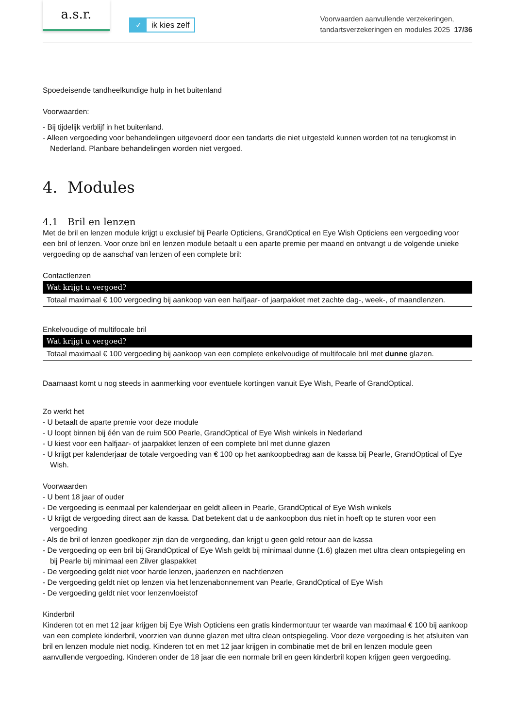a.s.r.
✓ ik kies zelf
Voorwaarden aanvullende verzekeringen,
tandartsverzekeringen en modules 2025 17/36
Spoedeisende tandheelkundige hulp in het buitenland
Voorwaarden:
- Bij tijdelijk verblijf in het buitenland.
- Alleen vergoeding voor behandelingen uitgevoerd door een tandarts die niet uitgesteld kunnen worden tot na terugkomst in Nederland. Planbare behandelingen worden niet vergoed.
4. Modules
4.1 Bril en lenzen
Met de bril en lenzen module krijgt u exclusief bij Pearle Opticiens, GrandOptical en Eye Wish Opticiens een vergoeding voor een bril of lenzen. Voor onze bril en lenzen module betaalt u een aparte premie per maand en ontvangt u de volgende unieke vergoeding op de aanschaf van lenzen of een complete bril:
Contactlenzen
| Wat krijgt u vergoed? |
| --- |
| Totaal maximaal € 100 vergoeding bij aankoop van een halfjaar- of jaarpakket met zachte dag-, week-, of maandlenzen. |
Enkelvoudige of multifocale bril
| Wat krijgt u vergoed? |
| --- |
| Totaal maximaal € 100 vergoeding bij aankoop van een complete enkelvoudige of multifocale bril met dunne glazen. |
Daarnaast komt u nog steeds in aanmerking voor eventuele kortingen vanuit Eye Wish, Pearle of GrandOptical.
Zo werkt het
- U betaalt de aparte premie voor deze module
- U loopt binnen bij één van de ruim 500 Pearle, GrandOptical of Eye Wish winkels in Nederland
- U kiest voor een halfjaar- of jaarpakket lenzen of een complete bril met dunne glazen
- U krijgt per kalenderjaar de totale vergoeding van € 100 op het aankoopbedrag aan de kassa bij Pearle, GrandOptical of Eye Wish.
Voorwaarden
- U bent 18 jaar of ouder
- De vergoeding is eenmaal per kalenderjaar en geldt alleen in Pearle, GrandOptical of Eye Wish winkels
- U krijgt de vergoeding direct aan de kassa. Dat betekent dat u de aankoopbon dus niet in hoeft op te sturen voor een vergoeding
- Als de bril of lenzen goedkoper zijn dan de vergoeding, dan krijgt u geen geld retour aan de kassa
- De vergoeding op een bril bij GrandOptical of Eye Wish geldt bij minimaal dunne (1.6) glazen met ultra clean ontspiegeling en bij Pearle bij minimaal een Zilver glaspakket
- De vergoeding geldt niet voor harde lenzen, jaarlenzen en nachtlenzen
- De vergoeding geldt niet op lenzen via het lenzenabonnement van Pearle, GrandOptical of Eye Wish
- De vergoeding geldt niet voor lenzenvloeistof
Kinderbril
Kinderen tot en met 12 jaar krijgen bij Eye Wish Opticiens een gratis kindermontuur ter waarde van maximaal € 100 bij aankoop van een complete kinderbril, voorzien van dunne glazen met ultra clean ontspiegeling. Voor deze vergoeding is het afsluiten van bril en lenzen module niet nodig. Kinderen tot en met 12 jaar krijgen in combinatie met de bril en lenzen module geen aanvullende vergoeding. Kinderen onder de 18 jaar die een normale bril en geen kinderbril kopen krijgen geen vergoeding.